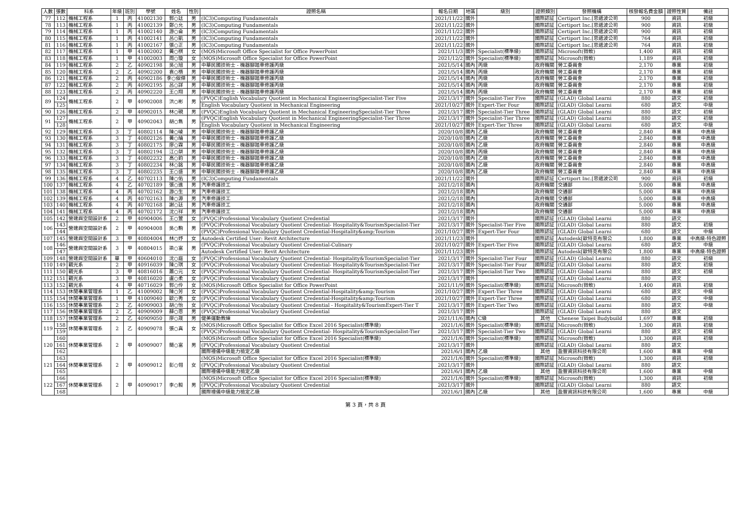| 人數 | 張數 | 科系 | 年級 | 班別 | 學號 | 姓名 | 性別 | 證照名稱 | 報名日期 | 地區 | 級別 | 證照類別 | 發照機構 | 核發報名費金額 | 證照性質 | 備註 |
| --- | --- | --- | --- | --- | --- | --- | --- | --- | --- | --- | --- | --- | --- | --- | --- | --- |
| 77 | 112 | 機械工程系 | 1 | 丙 | 41002130 | 郭○廷 | 男 | (IC3)Computing Fundamentals | 2021/11/22 | 國外 | | 國際認証 | Certiport Inc.[思遞波公司 | 900 | 資訊 | 初級 |
| 78 | 113 | 機械工程系 | 1 | 丙 | 41002139 | 鄭○允 | 男 | (IC3)Computing Fundamentals | 2021/11/22 | 國外 | | 國際認証 | Certiport Inc.[思遞波公司 | 900 | 資訊 | 初級 |
| 79 | 114 | 機械工程系 | 1 | 丙 | 41002140 | 游○侖 | 男 | (IC3)Computing Fundamentals | 2021/11/22 | 國外 | | 國際認証 | Certiport Inc.[思遞波公司 | 900 | 資訊 | 初級 |
| 80 | 115 | 機械工程系 | 1 | 丙 | 41002141 | 呂○凱 | 男 | (IC3)Computing Fundamentals | 2021/11/22 | 國外 | | 國際認証 | Certiport Inc.[思遞波公司 | 764 | 資訊 | 初級 |
| 81 | 116 | 機械工程系 | 1 | 丙 | 41002167 | 張○正 | 男 | (IC3)Computing Fundamentals | 2021/11/22 | 國外 | | 國際認証 | Certiport Inc.[思遞波公司 | 764 | 資訊 | 初級 |
| 82 | 117 | 機械工程系 | 1 | 甲 | 41002002 | 黃○棋 | 女 | (MOS)Microsoft Office Specialist for Office PowerPoint | 2021/11/3 | 國外 | Specialist(標準級) | 國際認証 | Microsoft(微軟) | 1,400 | 資訊 | 初級 |
| 83 | 118 | 機械工程系 | 1 | 甲 | 41002003 | 周○璇 | 女 | (MOS)Microsoft Office Specialist for Office PowerPoint | 2021/12/2 | 國外 | Specialist(標準級) | 國際認証 | Microsoft(微軟) | 1,189 | 資訊 | 初級 |
| 84 | 119 | 機械工程系 | 2 | 乙 | 40902198 | 吳○旭 | 男 | 中華民國技術士 - 機器腳踏車修護丙級 | 2021/5/14 | 國內 | 丙級 | 政府機關 | 勞工委員會 | 2,170 | 專業 | 初級 |
| 85 | 120 | 機械工程系 | 2 | 乙 | 40902200 | 袁○梧 | 男 | 中華民國技術士 - 機器腳踏車修護丙級 | 2021/5/14 | 國內 | 丙級 | 政府機關 | 勞工委員會 | 2,170 | 專業 | 初級 |
| 86 | 121 | 機械工程系 | 2 | 丙 | 40902186 | 李○伮傑 | 男 | 中華民國技術士 - 機器腳踏車修護丙級 | 2021/5/14 | 國內 | 丙級 | 政府機關 | 勞工委員會 | 2,170 | 專業 | 初級 |
| 87 | 122 | 機械工程系 | 2 | 丙 | 40902195 | 呂○詳 | 男 | 中華民國技術士 - 機器腳踏車修護丙級 | 2021/5/14 | 國內 | 丙級 | 政府機關 | 勞工委員會 | 2,170 | 專業 | 初級 |
| 88 | 123 | 機械工程系 | 2 | 丙 | 40902220 | 王○翔 | 男 | 中華民國技術士 - 機器腳踏車修護丙級 | 2021/5/14 | 國內 | 丙級 | 政府機關 | 勞工委員會 | 2,170 | 專業 | 初級 |
| 89 | 124 | 機械工程系 | 2 | 甲 | 40902008 | 洪○彬 | 男 | (PVQC)English Vocabulary Quotient in Mechanical EngineeringSpecialist-Tier Five | 2021/3/17 | 國外 | Specialist-Tier Five | 國際認証 | (GLAD) Global Learni | 880 | 語文 | 初級 |
| | 125 | | | | | | | English Vocabulary Quotient in Mechanical Engineering | 2021/10/27 | 國外 | Expert-Tier Four | 國際認証 | (GLAD) Global Learni | 680 | 語文 | 中級 |
| 90 | 126 | 機械工程系 | 2 | 甲 | 40902015 | 林○硯 | 男 | (PVQC)English Vocabulary Quotient in Mechanical EngineeringSpecialist-Tier Three | 2021/3/17 | 國外 | Specialist-Tier Three | 國際認証 | (GLAD) Global Learni | 880 | 語文 | 初級 |
| 91 | 127 | 機械工程系 | 2 | 甲 | 40902043 | 胡○雋 | 男 | (PVQC)English Vocabulary Quotient in Mechanical EngineeringSpecialist-Tier Three | 2021/3/17 | 國外 | Specialist-Tier Three | 國際認証 | (GLAD) Global Learni | 880 | 語文 | 初級 |
| | 128 | | | | | | | English Vocabulary Quotient in Mechanical Engineering | 2021/10/27 | 國外 | Expert-Tier Three | 國際認証 | (GLAD) Global Learni | 680 | 語文 | 中級 |
| 92 | 129 | 機械工程系 | 3 | 丁 | 40802114 | 陳○崚 | 男 | 中華民國技術士 - 機器腳踏車修護乙級 | 2020/10/8 | 國內 | 乙級 | 政府機關 | 勞工委員會 | 2,840 | 專業 | 中高級 |
| 93 | 130 | 機械工程系 | 3 | 丁 | 40802126 | 黃○綸 | 男 | 中華民國技術士 - 機器腳踏車修護乙級 | 2020/10/8 | 國內 | 乙級 | 政府機關 | 勞工委員會 | 2,840 | 專業 | 中高級 |
| 94 | 131 | 機械工程系 | 3 | 丁 | 40802175 | 廖○霖 | 男 | 中華民國技術士 - 機器腳踏車修護乙級 | 2020/10/8 | 國內 | 乙級 | 政府機關 | 勞工委員會 | 2,840 | 專業 | 中高級 |
| 95 | 132 | 機械工程系 | 3 | 丁 | 40802194 | 江○桀 | 男 | 中華民國技術士 - 機器腳踏車修護乙級 | 2020/10/8 | 國內 | 丙級 | 政府機關 | 勞工委員會 | 2,840 | 專業 | 中高級 |
| 96 | 133 | 機械工程系 | 3 | 丁 | 40802232 | 高○鈞 | 男 | 中華民國技術士 - 機器腳踏車修護乙級 | 2020/10/8 | 國內 | 乙級 | 政府機關 | 勞工委員會 | 2,840 | 專業 | 中高級 |
| 97 | 134 | 機械工程系 | 3 | 丁 | 40802234 | 林○銘 | 男 | 中華民國技術士 - 機器腳踏車修護乙級 | 2020/10/8 | 國內 | 乙級 | 政府機關 | 勞工委員會 | 2,840 | 專業 | 中高級 |
| 98 | 135 | 機械工程系 | 3 | 丁 | 40802235 | 王○盛 | 男 | 中華民國技術士 - 機器腳踏車修護乙級 | 2020/10/8 | 國內 | 乙級 | 政府機關 | 勞工委員會 | 2,840 | 專業 | 中高級 |
| 99 | 136 | 機械工程系 | 4 | 乙 | 40702113 | 陳○佑 | 男 | (IC3)Computing Fundamentals | 2021/11/22 | 國外 | | 國際認証 | Certiport Inc.[思遞波公司 | 900 | 資訊 | 初級 |
| 100 | 137 | 機械工程系 | 4 | 乙 | 40702189 | 張○進 | 男 | 汽車修護技工 | 2021/2/18 | 國內 | | 政府機關 | 交通部 | 5,000 | 專業 | 中高級 |
| 101 | 138 | 機械工程系 | 4 | 丙 | 40702162 | 游○生 | 男 | 汽車修護技工 | 2021/2/18 | 國內 | | 政府機關 | 交通部 | 5,000 | 專業 | 中高級 |
| 102 | 139 | 機械工程系 | 4 | 丙 | 40702163 | 陳○源 | 男 | 汽車修護技工 | 2021/2/18 | 國內 | | 政府機關 | 交通部 | 5,000 | 專業 | 中高級 |
| 103 | 140 | 機械工程系 | 4 | 丙 | 40702168 | 謝○廷 | 男 | 汽車修護技工 | 2021/2/18 | 國內 | | 政府機關 | 交通部 | 5,000 | 專業 | 中高級 |
| 104 | 141 | 機械工程系 | 4 | 丙 | 40702172 | 沈○祥 | 男 | 汽車修護技工 | 2021/2/18 | 國內 | | 政府機關 | 交通部 | 5,000 | 專業 | 中高級 |
| 105 | 142 | 營建與空間設計系 | 2 | 甲 | 40904006 | 王○萱 | 女 | (PVQC)Professional Vocabulary Quotient Credential | 2021/3/17 | 國外 | | 國際認証 | (GLAD) Global Learni | 880 | 語文 | |
| 106 | 143 | 營建與空間設計系 | 2 | 甲 | 40904008 | 吳○駒 | 男 | (PVQC)Professional Vocabulary Quotient Credential- Hospitality&TourismSpecialist-Tier | 2021/3/17 | 國外 | Specialist-Tier Five | 國際認証 | (GLAD) Global Learni | 880 | 語文 | 初級 |
| | 144 | | | | | | | (PVQC)Professional Vocabulary Quotient Credential-Hospitality&amp;Tourism | 2021/10/27 | 國外 | Expert-Tier Four | 國際認証 | (GLAD) Global Learni | 680 | 語文 | 中級 |
| 107 | 145 | 營建與空間設計系 | 3 | 甲 | 40804004 | 林○妤 | 女 | Autodesk Certified User: Revit Architecture | 2021/11/23 | 國外 | | 國際認証 | Autodesk[歐特克有限公 | 1,800 | 專業 | 中高級-特色證照 |
| 108 | 146 | 營建與空間設計系 | 3 | 甲 | 40804015 | 梁○富 | 男 | (PVQC)Professional Vocabulary Quotient Credential-Culinary | 2021/10/27 | 國外 | Expert-Tier Five | 國際認証 | (GLAD) Global Learni | 680 | 語文 | 中級 |
| | 147 | | | | | | | Autodesk Certified User: Revit Architecture | 2021/11/23 | 國外 | | 國際認証 | Autodesk[歐特克有限公 | 1,800 | 專業 | 中高級-特色證照 |
| 109 | 148 | 營建與空間設計系 | 畢 | 甲 | 40604010 | 沈○庭 | 女 | (PVQC)Professional Vocabulary Quotient Credential- Hospitality&TourismSpecialist-Tier | 2021/3/17 | 國外 | Specialist-Tier Four | 國際認証 | (GLAD) Global Learni | 880 | 語文 | 初級 |
| 110 | 149 | 觀光系 | 2 | 甲 | 40916039 | 陳○琪 | 女 | (PVQC)Professional Vocabulary Quotient Credential- Hospitality&TourismSpecialist-Tier | 2021/3/17 | 國外 | Specialist-Tier Four | 國際認証 | (GLAD) Global Learni | 880 | 語文 | 初級 |
| 111 | 150 | 觀光系 | 3 | 甲 | 40816016 | 蕭○元 | 女 | (PVQC)Professional Vocabulary Quotient Credential- Hospitality&TourismSpecialist-Tier | 2021/3/17 | 國外 | Specialist-Tier Two | 國際認証 | (GLAD) Global Learni | 880 | 語文 | 初級 |
| 112 | 151 | 觀光系 | 3 | 甲 | 40816020 | 盧○柔 | 女 | (PVQC)Professional Vocabulary Quotient Credential | 2021/3/17 | 國外 | | 國際認証 | (GLAD) Global Learni | 880 | 語文 | |
| 113 | 152 | 觀光系 | 4 | 甲 | 40716029 | 郭○伶 | 女 | (MOS)Microsoft Office Specialist for Office PowerPoint | 2021/11/9 | 國外 | Specialist(標準級) | 國際認証 | Microsoft(微軟) | 1,400 | 資訊 | 初級 |
| 114 | 153 | 休閒事業管理系 | 1 | 乙 | 41009002 | 陳○芳 | 女 | (PVQC)Professional Vocabulary Quotient Credential-Hospitality&amp;Tourism | 2021/10/27 | 國外 | Expert-Tier Three | 國際認証 | (GLAD) Global Learni | 680 | 語文 | 中級 |
| 115 | 154 | 休閒事業管理系 | 1 | 甲 | 41009040 | 歐○秀 | 女 | (PVQC)Professional Vocabulary Quotient Credential-Hospitality&amp;Tourism | 2021/10/27 | 國外 | Expert-Tier Three | 國際認証 | (GLAD) Global Learni | 680 | 語文 | 中級 |
| 116 | 155 | 休閒事業管理系 | 2 | 乙 | 40909003 | 胡○怡 | 女 | (PVQC)Professional Vocabulary Quotient Credential - Hospitality&TourismExpert-Tier T | 2021/3/17 | 國外 | Expert-Tier Two | 國際認証 | (GLAD) Global Learni | 880 | 語文 | 中級 |
| 117 | 156 | 休閒事業管理系 | 2 | 乙 | 40909009 | 薛○恩 | 男 | (PVQC)Professional Vocabulary Quotient Credential | 2021/3/17 | 國外 | | 國際認証 | (GLAD) Global Learni | 880 | 語文 | |
| 118 | 157 | 休閒事業管理系 | 2 | 乙 | 40909050 | 廖○晟 | 男 | 健美運動教練 | 2021/11/6 | 國內 | C級 | 其他 | Chenese Taipei Budybuild | 1,697 | 專業 | 初級 |
| 119 | 158 | 休閒事業管理系 | 2 | 乙 | 40909078 | 張○真 | 女 | (MOS)Microsoft Office Specialist for Office Excel 2016 Specialist(標準級) | 2021/1/6 | 國外 | Specialist(標準級) | 國際認証 | Microsoft(微軟) | 1,300 | 資訊 | 初級 |
| | 159 | | | | | | | (PVQC)Professional Vocabulary Quotient Credential- Hospitality&TourismSpecialist-Tier | 2021/3/17 | 國外 | Specialist-Tier Two | 國際認証 | (GLAD) Global Learni | 880 | 語文 | 初級 |
| 120 | 160 | 休閒事業管理系 | 2 | 甲 | 40909007 | 簡○富 | 男 | (MOS)Microsoft Office Specialist for Office Excel 2016 Specialist(標準級) | 2021/1/6 | 國外 | Specialist(標準級) | 國際認証 | Microsoft(微軟) | 1,300 | 資訊 | 初級 |
| | 161 | | | | | | | (PVQC)Professional Vocabulary Quotient Credential | 2021/3/17 | 國外 | | 國際認証 | (GLAD) Global Learni | 880 | 語文 | |
| | 162 | | | | | | | 國際禮儀中級能力檢定乙級 | 2021/6/1 | 國內 | 乙級 | 其他 | 盈豐資訊科技有限公司 | 1,600 | 專業 | 中級 |
| 121 | 163 | 休閒事業管理系 | 2 | 甲 | 40909012 | 彭○翎 | 女 | (MOS)Microsoft Office Specialist for Office Excel 2016 Specialist(標準級) | 2021/1/6 | 國外 | Specialist(標準級) | 國際認証 | Microsoft(微軟) | 1,300 | 資訊 | 初級 |
| | 164 | | | | | | | (PVQC)Professional Vocabulary Quotient Credential | 2021/3/17 | 國外 | | 國際認証 | (GLAD) Global Learni | 880 | 語文 | |
| | 165 | | | | | | | 國際禮儀中級能力檢定乙級 | 2021/6/1 | 國內 | 乙級 | 其他 | 盈豐資訊科技有限公司 | 1,600 | 專業 | 中級 |
| 122 | 166 | 休閒事業管理系 | 2 | 甲 | 40909017 | 李○毅 | 男 | (MOS)Microsoft Office Specialist for Office Excel 2016 Specialist(標準級) | 2021/1/6 | 國外 | Specialist(標準級) | 國際認証 | Microsoft(微軟) | 1,300 | 資訊 | 初級 |
| | 167 | | | | | | | (PVQC)Professional Vocabulary Quotient Credential | 2021/3/17 | 國外 | | 國際認証 | (GLAD) Global Learni | 880 | 語文 | |
| | 168 | | | | | | | 國際禮儀中級能力檢定乙級 | 2021/6/1 | 國內 | 乙級 | 其他 | 盈豐資訊科技有限公司 | 1,600 | 專業 | 中級 |
第 3 頁，共 8 頁